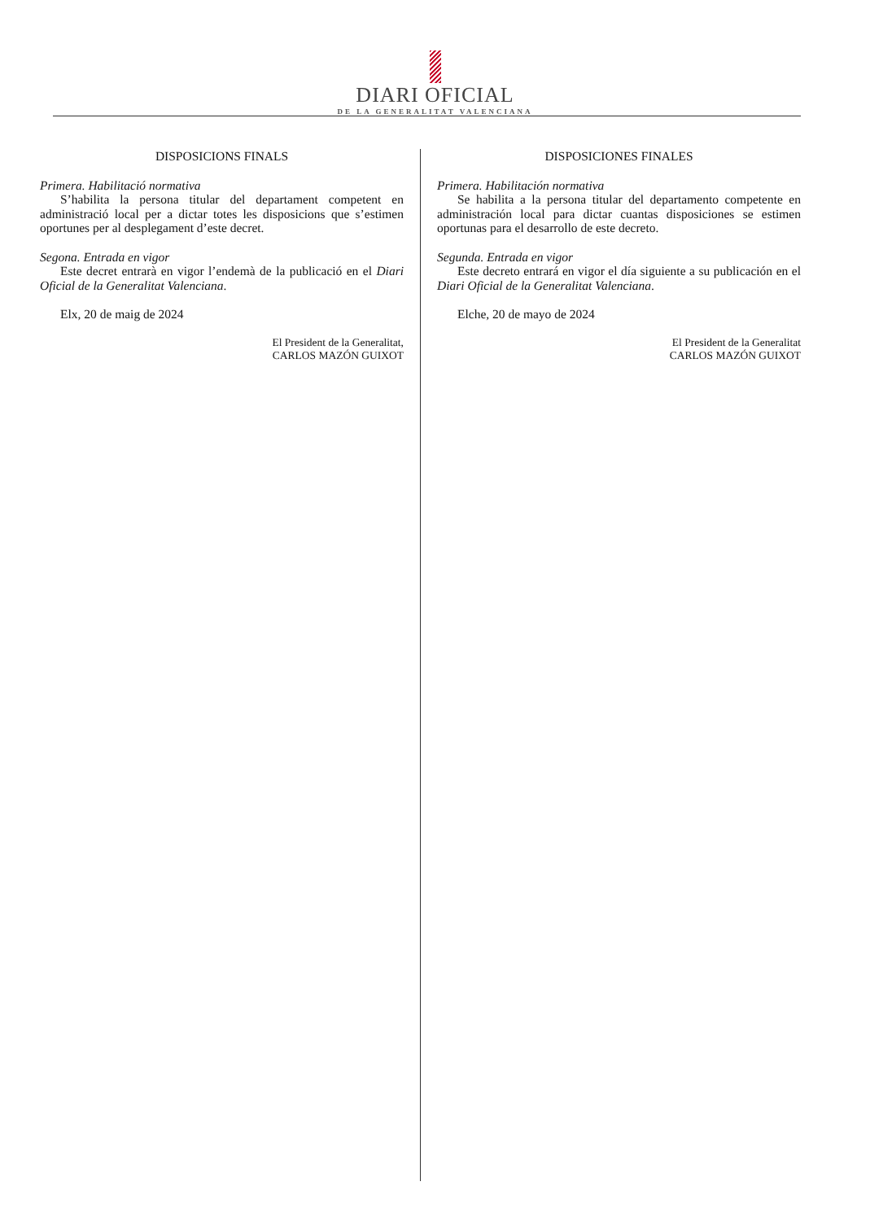DIARI OFICIAL
DE LA GENERALITAT VALENCIANA
DISPOSICIONS FINALS
Primera. Habilitació normativa
S’habilita la persona titular del departament competent en administració local per a dictar totes les disposicions que s’estimen oportunes per al desplegament d’este decret.
Segona. Entrada en vigor
Este decret entrarà en vigor l’endemà de la publicació en el Diari Oficial de la Generalitat Valenciana.
Elx, 20 de maig de 2024
El President de la Generalitat,
CARLOS MAZÓN GUIXOT
DISPOSICIONES FINALES
Primera. Habilitación normativa
Se habilita a la persona titular del departamento competente en administración local para dictar cuantas disposiciones se estimen oportunas para el desarrollo de este decreto.
Segunda. Entrada en vigor
Este decreto entrará en vigor el día siguiente a su publicación en el Diari Oficial de la Generalitat Valenciana.
Elche, 20 de mayo de 2024
El President de la Generalitat
CARLOS MAZÓN GUIXOT